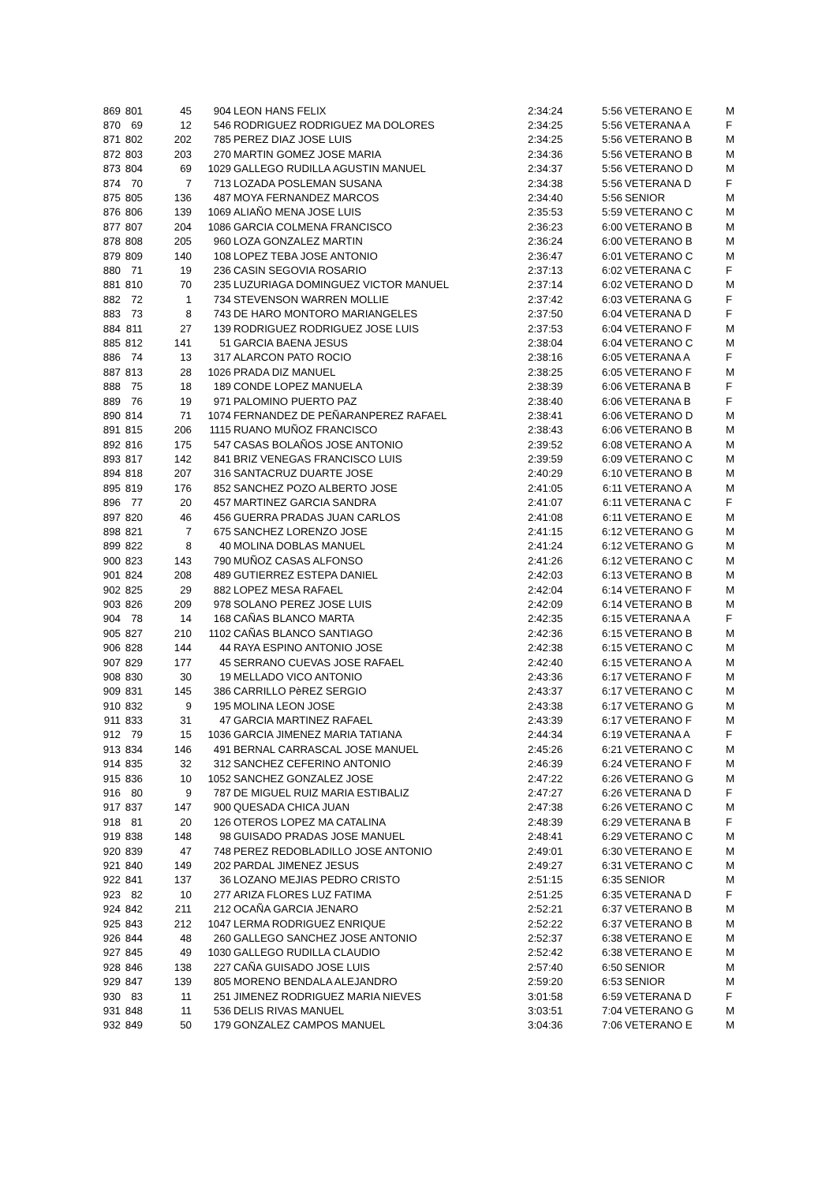| 869 | 801 | 45 | 904 | LEON HANS FELIX | 2:34:24 | 5:56 | VETERANO E | M |
| 870 | 69 | 12 | 546 | RODRIGUEZ RODRIGUEZ MA DOLORES | 2:34:25 | 5:56 | VETERANA A | F |
| 871 | 802 | 202 | 785 | PEREZ DIAZ JOSE LUIS | 2:34:25 | 5:56 | VETERANO B | M |
| 872 | 803 | 203 | 270 | MARTIN GOMEZ JOSE MARIA | 2:34:36 | 5:56 | VETERANO B | M |
| 873 | 804 | 69 | 1029 | GALLEGO RUDILLA AGUSTIN MANUEL | 2:34:37 | 5:56 | VETERANO D | M |
| 874 | 70 | 7 | 713 | LOZADA POSLEMAN SUSANA | 2:34:38 | 5:56 | VETERANA D | F |
| 875 | 805 | 136 | 487 | MOYA FERNANDEZ MARCOS | 2:34:40 | 5:56 | SENIOR | M |
| 876 | 806 | 139 | 1069 | ALIAÑO MENA JOSE LUIS | 2:35:53 | 5:59 | VETERANO C | M |
| 877 | 807 | 204 | 1086 | GARCIA COLMENA FRANCISCO | 2:36:23 | 6:00 | VETERANO B | M |
| 878 | 808 | 205 | 960 | LOZA GONZALEZ MARTIN | 2:36:24 | 6:00 | VETERANO B | M |
| 879 | 809 | 140 | 108 | LOPEZ TEBA JOSE ANTONIO | 2:36:47 | 6:01 | VETERANO C | M |
| 880 | 71 | 19 | 236 | CASIN SEGOVIA ROSARIO | 2:37:13 | 6:02 | VETERANA C | F |
| 881 | 810 | 70 | 235 | LUZURIAGA DOMINGUEZ VICTOR MANUEL | 2:37:14 | 6:02 | VETERANO D | M |
| 882 | 72 | 1 | 734 | STEVENSON WARREN MOLLIE | 2:37:42 | 6:03 | VETERANA G | F |
| 883 | 73 | 8 | 743 | DE HARO MONTORO MARIANGELES | 2:37:50 | 6:04 | VETERANA D | F |
| 884 | 811 | 27 | 139 | RODRIGUEZ RODRIGUEZ JOSE LUIS | 2:37:53 | 6:04 | VETERANO F | M |
| 885 | 812 | 141 | 51 | GARCIA BAENA JESUS | 2:38:04 | 6:04 | VETERANO C | M |
| 886 | 74 | 13 | 317 | ALARCON PATO ROCIO | 2:38:16 | 6:05 | VETERANA A | F |
| 887 | 813 | 28 | 1026 | PRADA DIZ MANUEL | 2:38:25 | 6:05 | VETERANO F | M |
| 888 | 75 | 18 | 189 | CONDE LOPEZ MANUELA | 2:38:39 | 6:06 | VETERANA B | F |
| 889 | 76 | 19 | 971 | PALOMINO PUERTO PAZ | 2:38:40 | 6:06 | VETERANA B | F |
| 890 | 814 | 71 | 1074 | FERNANDEZ DE PEÑARANPEREZ RAFAEL | 2:38:41 | 6:06 | VETERANO D | M |
| 891 | 815 | 206 | 1115 | RUANO MUÑOZ FRANCISCO | 2:38:43 | 6:06 | VETERANO B | M |
| 892 | 816 | 175 | 547 | CASAS BOLAÑOS JOSE ANTONIO | 2:39:52 | 6:08 | VETERANO A | M |
| 893 | 817 | 142 | 841 | BRIZ VENEGAS FRANCISCO LUIS | 2:39:59 | 6:09 | VETERANO C | M |
| 894 | 818 | 207 | 316 | SANTACRUZ DUARTE JOSE | 2:40:29 | 6:10 | VETERANO B | M |
| 895 | 819 | 176 | 852 | SANCHEZ POZO ALBERTO JOSE | 2:41:05 | 6:11 | VETERANO A | M |
| 896 | 77 | 20 | 457 | MARTINEZ GARCIA SANDRA | 2:41:07 | 6:11 | VETERANA C | F |
| 897 | 820 | 46 | 456 | GUERRA PRADAS JUAN CARLOS | 2:41:08 | 6:11 | VETERANO E | M |
| 898 | 821 | 7 | 675 | SANCHEZ LORENZO JOSE | 2:41:15 | 6:12 | VETERANO G | M |
| 899 | 822 | 8 | 40 | MOLINA DOBLAS MANUEL | 2:41:24 | 6:12 | VETERANO G | M |
| 900 | 823 | 143 | 790 | MUÑOZ CASAS ALFONSO | 2:41:26 | 6:12 | VETERANO C | M |
| 901 | 824 | 208 | 489 | GUTIERREZ ESTEPA DANIEL | 2:42:03 | 6:13 | VETERANO B | M |
| 902 | 825 | 29 | 882 | LOPEZ MESA RAFAEL | 2:42:04 | 6:14 | VETERANO F | M |
| 903 | 826 | 209 | 978 | SOLANO PEREZ JOSE LUIS | 2:42:09 | 6:14 | VETERANO B | M |
| 904 | 78 | 14 | 168 | CAÑAS BLANCO MARTA | 2:42:35 | 6:15 | VETERANA A | F |
| 905 | 827 | 210 | 1102 | CAÑAS BLANCO SANTIAGO | 2:42:36 | 6:15 | VETERANO B | M |
| 906 | 828 | 144 | 44 | RAYA ESPINO ANTONIO JOSE | 2:42:38 | 6:15 | VETERANO C | M |
| 907 | 829 | 177 | 45 | SERRANO CUEVAS JOSE RAFAEL | 2:42:40 | 6:15 | VETERANO A | M |
| 908 | 830 | 30 | 19 | MELLADO VICO ANTONIO | 2:43:36 | 6:17 | VETERANO F | M |
| 909 | 831 | 145 | 386 | CARRILLO PèREZ SERGIO | 2:43:37 | 6:17 | VETERANO C | M |
| 910 | 832 | 9 | 195 | MOLINA LEON JOSE | 2:43:38 | 6:17 | VETERANO G | M |
| 911 | 833 | 31 | 47 | GARCIA MARTINEZ RAFAEL | 2:43:39 | 6:17 | VETERANO F | M |
| 912 | 79 | 15 | 1036 | GARCIA JIMENEZ MARIA TATIANA | 2:44:34 | 6:19 | VETERANA A | F |
| 913 | 834 | 146 | 491 | BERNAL CARRASCAL JOSE MANUEL | 2:45:26 | 6:21 | VETERANO C | M |
| 914 | 835 | 32 | 312 | SANCHEZ CEFERINO ANTONIO | 2:46:39 | 6:24 | VETERANO F | M |
| 915 | 836 | 10 | 1052 | SANCHEZ GONZALEZ JOSE | 2:47:22 | 6:26 | VETERANO G | M |
| 916 | 80 | 9 | 787 | DE MIGUEL RUIZ MARIA ESTIBALIZ | 2:47:27 | 6:26 | VETERANA D | F |
| 917 | 837 | 147 | 900 | QUESADA CHICA JUAN | 2:47:38 | 6:26 | VETERANO C | M |
| 918 | 81 | 20 | 126 | OTEROS LOPEZ MA CATALINA | 2:48:39 | 6:29 | VETERANA B | F |
| 919 | 838 | 148 | 98 | GUISADO PRADAS JOSE MANUEL | 2:48:41 | 6:29 | VETERANO C | M |
| 920 | 839 | 47 | 748 | PEREZ REDOBLADILLO JOSE ANTONIO | 2:49:01 | 6:30 | VETERANO E | M |
| 921 | 840 | 149 | 202 | PARDAL JIMENEZ JESUS | 2:49:27 | 6:31 | VETERANO C | M |
| 922 | 841 | 137 | 36 | LOZANO MEJIAS PEDRO CRISTO | 2:51:15 | 6:35 | SENIOR | M |
| 923 | 82 | 10 | 277 | ARIZA FLORES LUZ FATIMA | 2:51:25 | 6:35 | VETERANA D | F |
| 924 | 842 | 211 | 212 | OCAÑA GARCIA JENARO | 2:52:21 | 6:37 | VETERANO B | M |
| 925 | 843 | 212 | 1047 | LERMA RODRIGUEZ ENRIQUE | 2:52:22 | 6:37 | VETERANO B | M |
| 926 | 844 | 48 | 260 | GALLEGO SANCHEZ JOSE ANTONIO | 2:52:37 | 6:38 | VETERANO E | M |
| 927 | 845 | 49 | 1030 | GALLEGO RUDILLA CLAUDIO | 2:52:42 | 6:38 | VETERANO E | M |
| 928 | 846 | 138 | 227 | CAÑA GUISADO JOSE LUIS | 2:57:40 | 6:50 | SENIOR | M |
| 929 | 847 | 139 | 805 | MORENO BENDALA ALEJANDRO | 2:59:20 | 6:53 | SENIOR | M |
| 930 | 83 | 11 | 251 | JIMENEZ RODRIGUEZ MARIA NIEVES | 3:01:58 | 6:59 | VETERANA D | F |
| 931 | 848 | 11 | 536 | DELIS RIVAS MANUEL | 3:03:51 | 7:04 | VETERANO G | M |
| 932 | 849 | 50 | 179 | GONZALEZ CAMPOS MANUEL | 3:04:36 | 7:06 | VETERANO E | M |